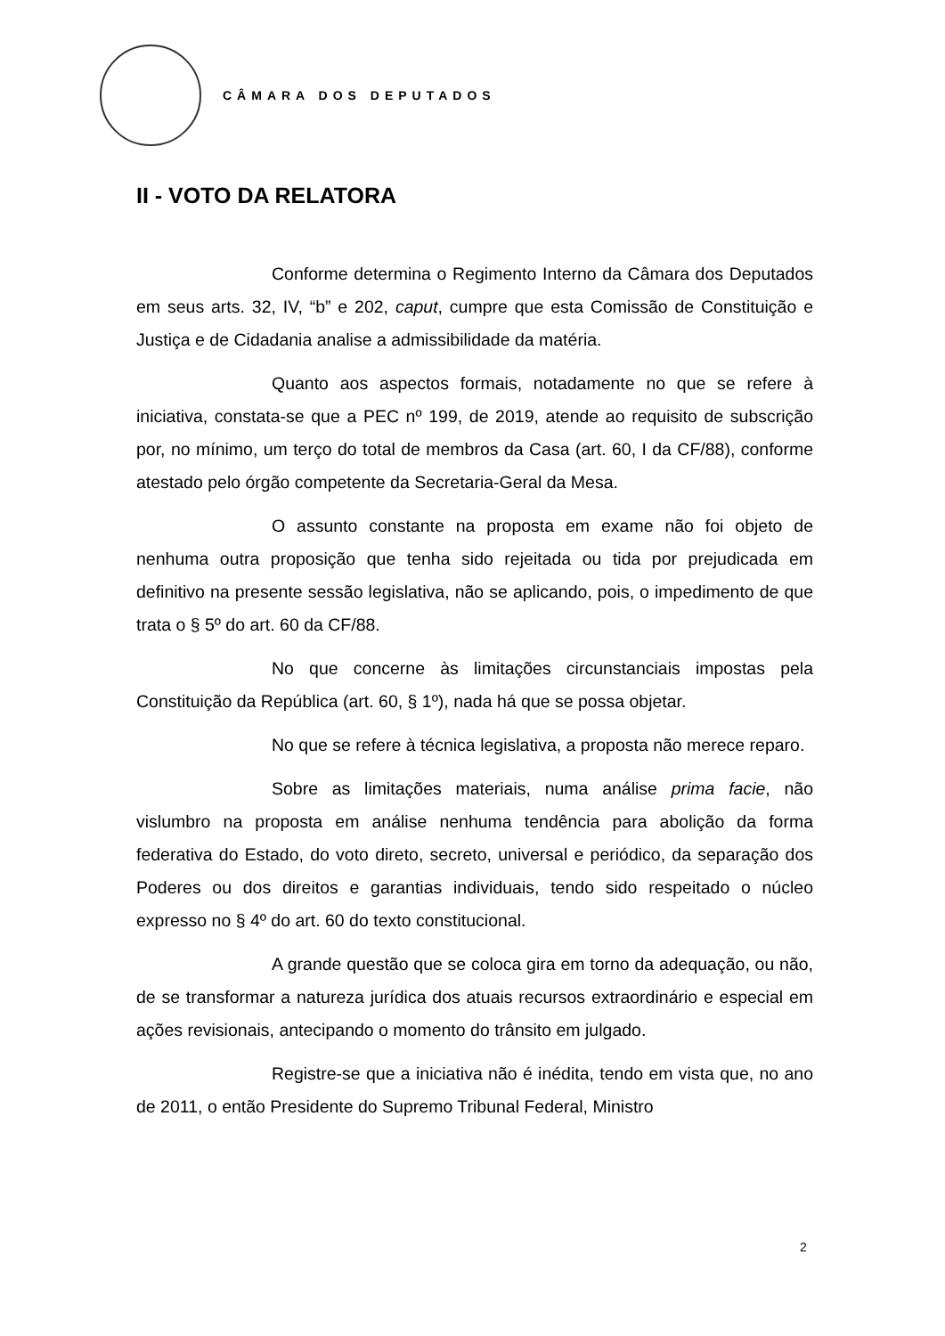CÂMARA DOS DEPUTADOS
II - VOTO DA RELATORA
Conforme determina o Regimento Interno da Câmara dos Deputados em seus arts. 32, IV, “b” e 202, caput, cumpre que esta Comissão de Constituição e Justiça e de Cidadania analise a admissibilidade da matéria.
Quanto aos aspectos formais, notadamente no que se refere à iniciativa, constata-se que a PEC nº 199, de 2019, atende ao requisito de subscrição por, no mínimo, um terço do total de membros da Casa (art. 60, I da CF/88), conforme atestado pelo órgão competente da Secretaria-Geral da Mesa.
O assunto constante na proposta em exame não foi objeto de nenhuma outra proposição que tenha sido rejeitada ou tida por prejudicada em definitivo na presente sessão legislativa, não se aplicando, pois, o impedimento de que trata o § 5º do art. 60 da CF/88.
No que concerne às limitações circunstanciais impostas pela Constituição da República (art. 60, § 1º), nada há que se possa objetar.
No que se refere à técnica legislativa, a proposta não merece reparo.
Sobre as limitações materiais, numa análise prima facie, não vislumbro na proposta em análise nenhuma tendência para abolição da forma federativa do Estado, do voto direto, secreto, universal e periódico, da separação dos Poderes ou dos direitos e garantias individuais, tendo sido respeitado o núcleo expresso no § 4º do art. 60 do texto constitucional.
A grande questão que se coloca gira em torno da adequação, ou não, de se transformar a natureza jurídica dos atuais recursos extraordinário e especial em ações revisionais, antecipando o momento do trânsito em julgado.
Registre-se que a iniciativa não é inédita, tendo em vista que, no ano de 2011, o então Presidente do Supremo Tribunal Federal, Ministro
2